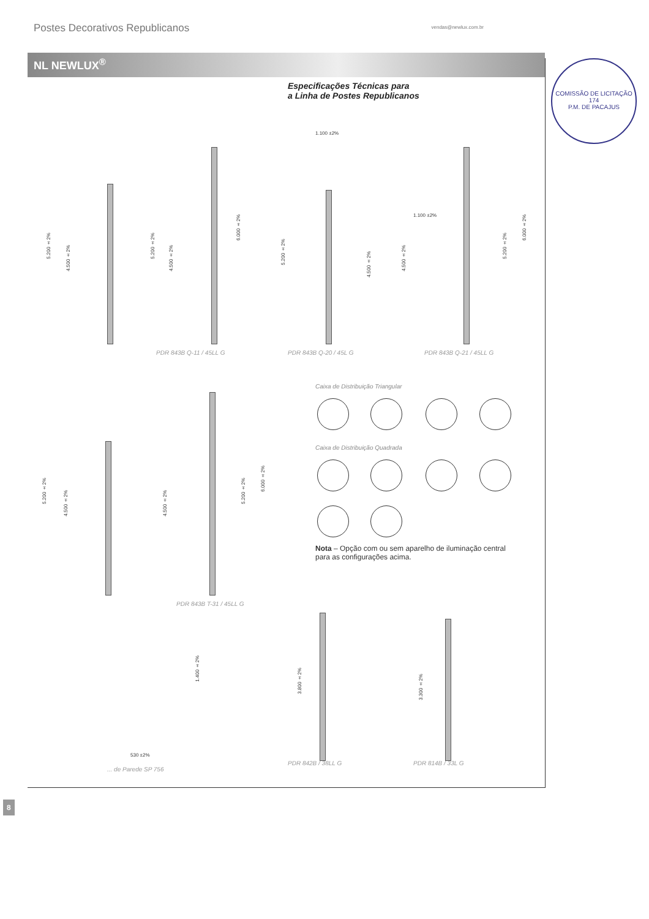Postes Decorativos Republicanos vendas@newlux.com.br
NL NEWLUX<sup>®</sup>
Especificações Técnicas para
a Linha de Postes Republicanos
COMISSÃO DE LICITAÇÃO
174
P.M. DE PACAJUS
5.200 ±2%
4.500 ±2%
5.200 ±2%
4.500 ±2%
6.000 ±2%
PDR 843B Q-11 / 45LL G
1.100 ±2%
5.200 ±2%
4.500 ±2%
PDR 843B Q-20 / 45L G
1.100 ±2%
4.500 ±2%
5.200 ±2%
6.000 ±2%
PDR 843B Q-21 / 45LL G
5.200 ±2%
4.500 ±2%
4.500 ±2%
5.200 ±2%
6.000 ±2%
PDR 843B T-31 / 45LL G
Caixa de Distribuição Triangular
Caixa de Distribuição Quadrada
Nota – Opção com ou sem aparelho de iluminação central para as configurações acima.
1.400 ±2%
530 ±2%
... de Parede SP 756
3.800 ±2%
PDR 842B / 38LL G
3.300 ±2%
PDR 814B / 33L G
8